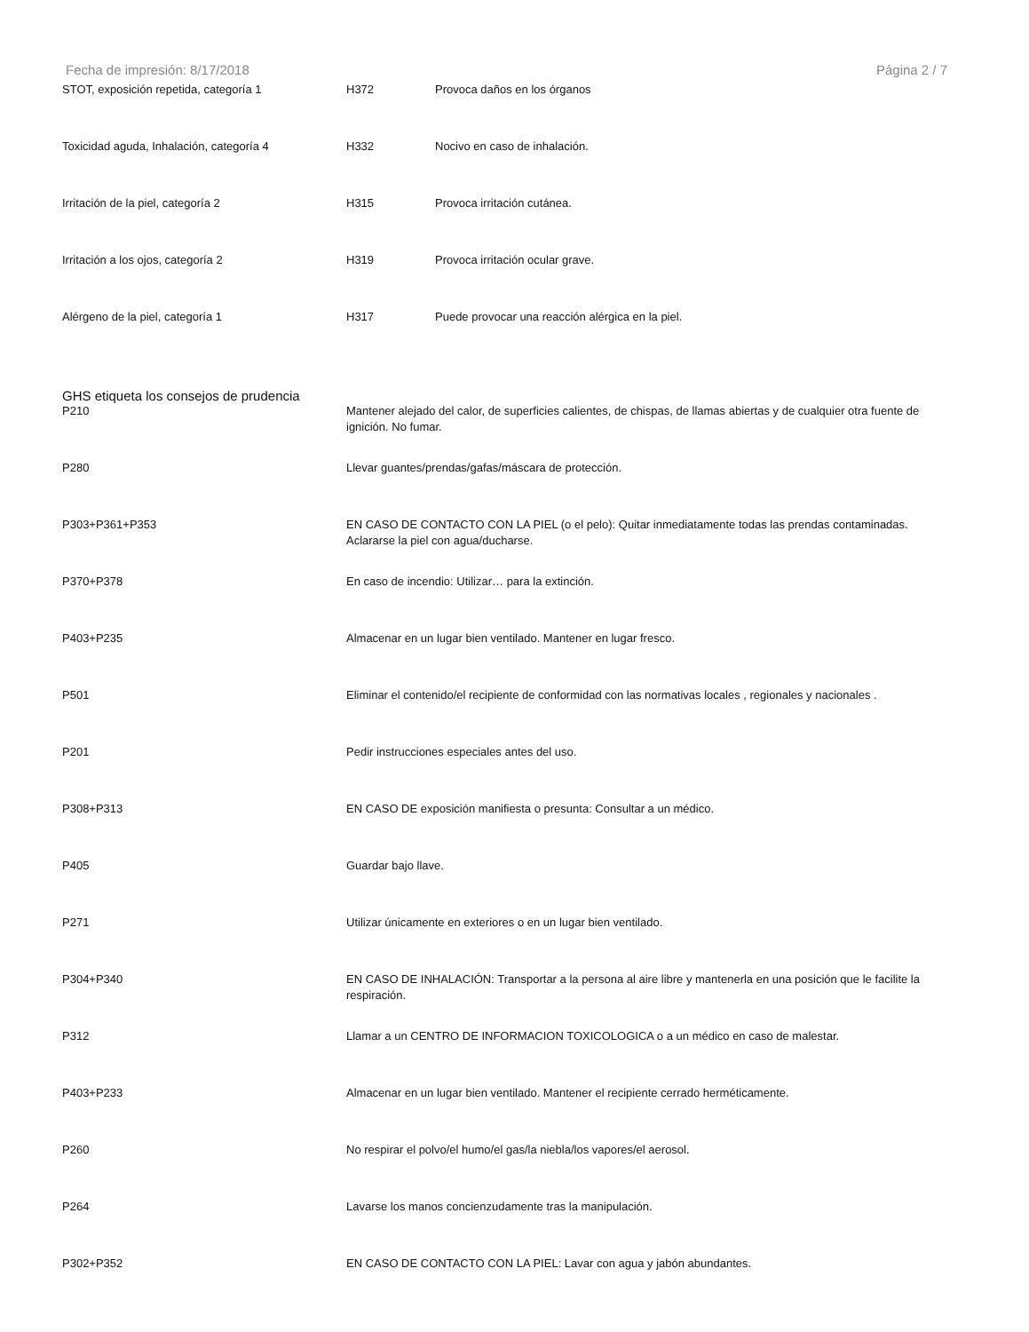Fecha de impresión: 8/17/2018 Página 2 / 7
| STOT, exposición repetida, categoría 1 | H372 | Provoca daños en los órganos |
| Toxicidad aguda, Inhalación, categoría 4 | H332 | Nocivo en caso de inhalación. |
| Irritación de la piel, categoría 2 | H315 | Provoca irritación cutánea. |
| Irritación a los ojos, categoría 2 | H319 | Provoca irritación ocular grave. |
| Alérgeno de la piel, categoría 1 | H317 | Puede provocar una reacción alérgica en la piel. |
GHS etiqueta los consejos de prudencia
| P210 | Mantener alejado del calor, de superficies calientes, de chispas, de llamas abiertas y de cualquier otra fuente de ignición. No fumar. |
| P280 | Llevar guantes/prendas/gafas/máscara de protección. |
| P303+P361+P353 | EN CASO DE CONTACTO CON LA PIEL (o el pelo): Quitar inmediatamente todas las prendas contaminadas. Aclararse la piel con agua/ducharse. |
| P370+P378 | En caso de incendio: Utilizar… para la extinción. |
| P403+P235 | Almacenar en un lugar bien ventilado. Mantener en lugar fresco. |
| P501 | Eliminar el contenido/el recipiente de conformidad con las normativas locales , regionales y nacionales . |
| P201 | Pedir instrucciones especiales antes del uso. |
| P308+P313 | EN CASO DE exposición manifiesta o presunta: Consultar a un médico. |
| P405 | Guardar bajo llave. |
| P271 | Utilizar únicamente en exteriores o en un lugar bien ventilado. |
| P304+P340 | EN CASO DE INHALACIÓN: Transportar a la persona al aire libre y mantenerla en una posición que le facilite la respiración. |
| P312 | Llamar a un CENTRO DE INFORMACION TOXICOLOGICA o a un médico en caso de malestar. |
| P403+P233 | Almacenar en un lugar bien ventilado. Mantener el recipiente cerrado herméticamente. |
| P260 | No respirar el polvo/el humo/el gas/la niebla/los vapores/el aerosol. |
| P264 | Lavarse los manos concienzudamente tras la manipulación. |
| P302+P352 | EN CASO DE CONTACTO CON LA PIEL: Lavar con agua y jabón abundantes. |